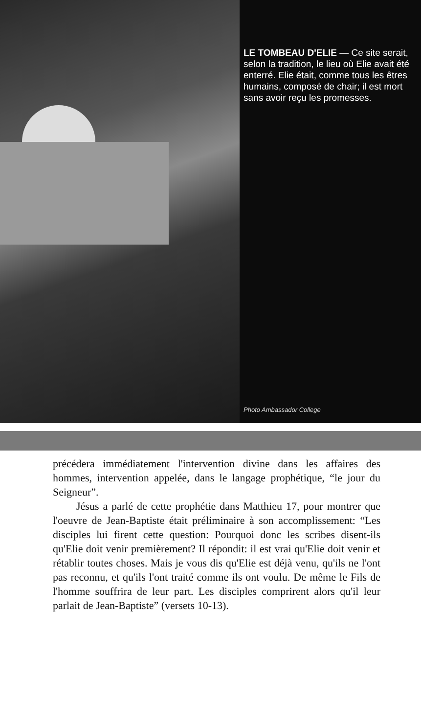LE TOMBEAU D'ELIE — Ce site serait, selon la tradition, le lieu où Elie avait été enterré. Elie était, comme tous les êtres humains, composé de chair; il est mort sans avoir reçu les promesses.
Photo Ambassador College
précédera immédiatement l'intervention divine dans les affaires des hommes, intervention appelée, dans le langage prophétique, “le jour du Seigneur”.
Jésus a parlé de cette prophétie dans Matthieu 17, pour montrer que l'oeuvre de Jean-Baptiste était préliminaire à son accomplissement: “Les disciples lui firent cette question: Pourquoi donc les scribes disent-ils qu'Elie doit venir premièrement? Il répondit: il est vrai qu'Elie doit venir et rétablir toutes choses. Mais je vous dis qu'Elie est déjà venu, qu'ils ne l'ont pas reconnu, et qu'ils l'ont traité comme ils ont voulu. De même le Fils de l'homme souffrira de leur part. Les disciples comprirent alors qu'il leur parlait de Jean-Baptiste” (versets 10-13).